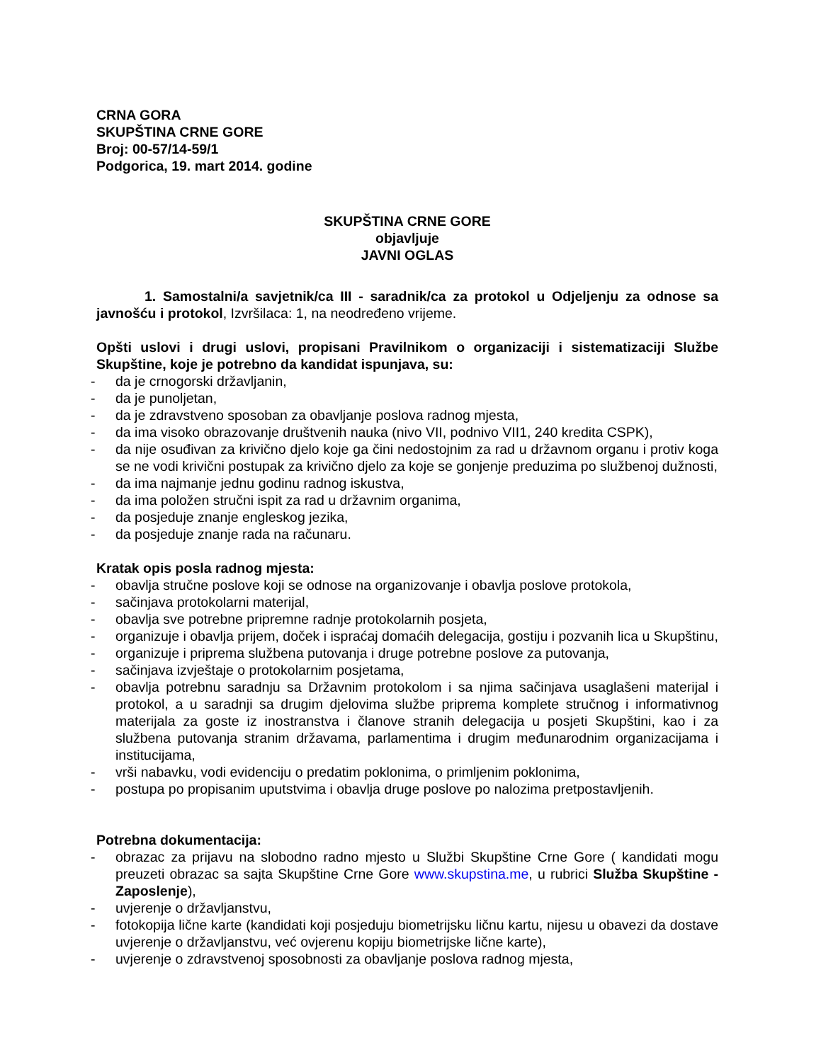CRNA GORA
SKUPŠTINA CRNE GORE
Broj: 00-57/14-59/1
Podgorica, 19. mart 2014. godine
SKUPŠTINA CRNE GORE
objavljuje
JAVNI OGLAS
1. Samostalni/a savjetnik/ca III - saradnik/ca za protokol u Odjeljenju za odnose sa javnošću i protokol, Izvršilaca: 1, na neodređeno vrijeme.
Opšti uslovi i drugi uslovi, propisani Pravilnikom o organizaciji i sistematizaciji Službe Skupštine, koje je potrebno da kandidat ispunjava, su:
- da je crnogorski državljanin,
- da je punoljetan,
- da je zdravstveno sposoban za obavljanje poslova radnog mjesta,
- da ima visoko obrazovanje društvenih nauka (nivo VII, podnivo VII1, 240 kredita CSPK),
- da nije osuđivan za krivično djelo koje ga čini nedostojnim za rad u državnom organu i protiv koga se ne vodi krivični postupak za krivično djelo za koje se gonjenje preduzima po službenoj dužnosti,
- da ima najmanje jednu godinu radnog iskustva,
- da ima položen stručni ispit za rad u državnim organima,
- da posjeduje znanje engleskog jezika,
- da posjeduje znanje rada na računaru.
Kratak opis posla radnog mjesta:
- obavlja stručne poslove koji se odnose na organizovanje i obavlja poslove protokola,
- sačinjava protokolarni materijal,
- obavlja sve potrebne pripremne radnje protokolarnih posjeta,
- organizuje i obavlja prijem, doček i ispraćaj domaćih delegacija, gostiju i pozvanih lica u Skupštinu,
- organizuje i priprema službena putovanja i druge potrebne poslove za putovanja,
- sačinjava izvještaje o protokolarnim posjetama,
- obavlja potrebnu saradnju sa Državnim protokolom i sa njima sačinjava usaglašeni materijal i protokol, a u saradnji sa drugim djelovima službe priprema komplete stručnog i informativnog materijala za goste iz inostranstva i članove stranih delegacija u posjeti Skupštini, kao i za službena putovanja stranim državama, parlamentima i drugim međunarodnim organizacijama i institucijama,
- vrši nabavku, vodi evidenciju o predatim poklonima, o primljenim poklonima,
- postupa po propisanim uputstvima i obavlja druge poslove po nalozima pretpostavljenih.
Potrebna dokumentacija:
- obrazac za prijavu na slobodno radno mjesto u Službi Skupštine Crne Gore ( kandidati mogu preuzeti obrazac sa sajta Skupštine Crne Gore www.skupstina.me, u rubrici Služba Skupštine - Zaposlenje),
- uvjerenje o državljanstvu,
- fotokopija lične karte (kandidati koji posjeduju biometrijsku ličnu kartu, nijesu u obavezi da dostave uvjerenje o državljanstvu, već ovjerenu kopiju biometrijske lične karte),
- uvjerenje o zdravstvenoj sposobnosti za obavljanje poslova radnog mjesta,